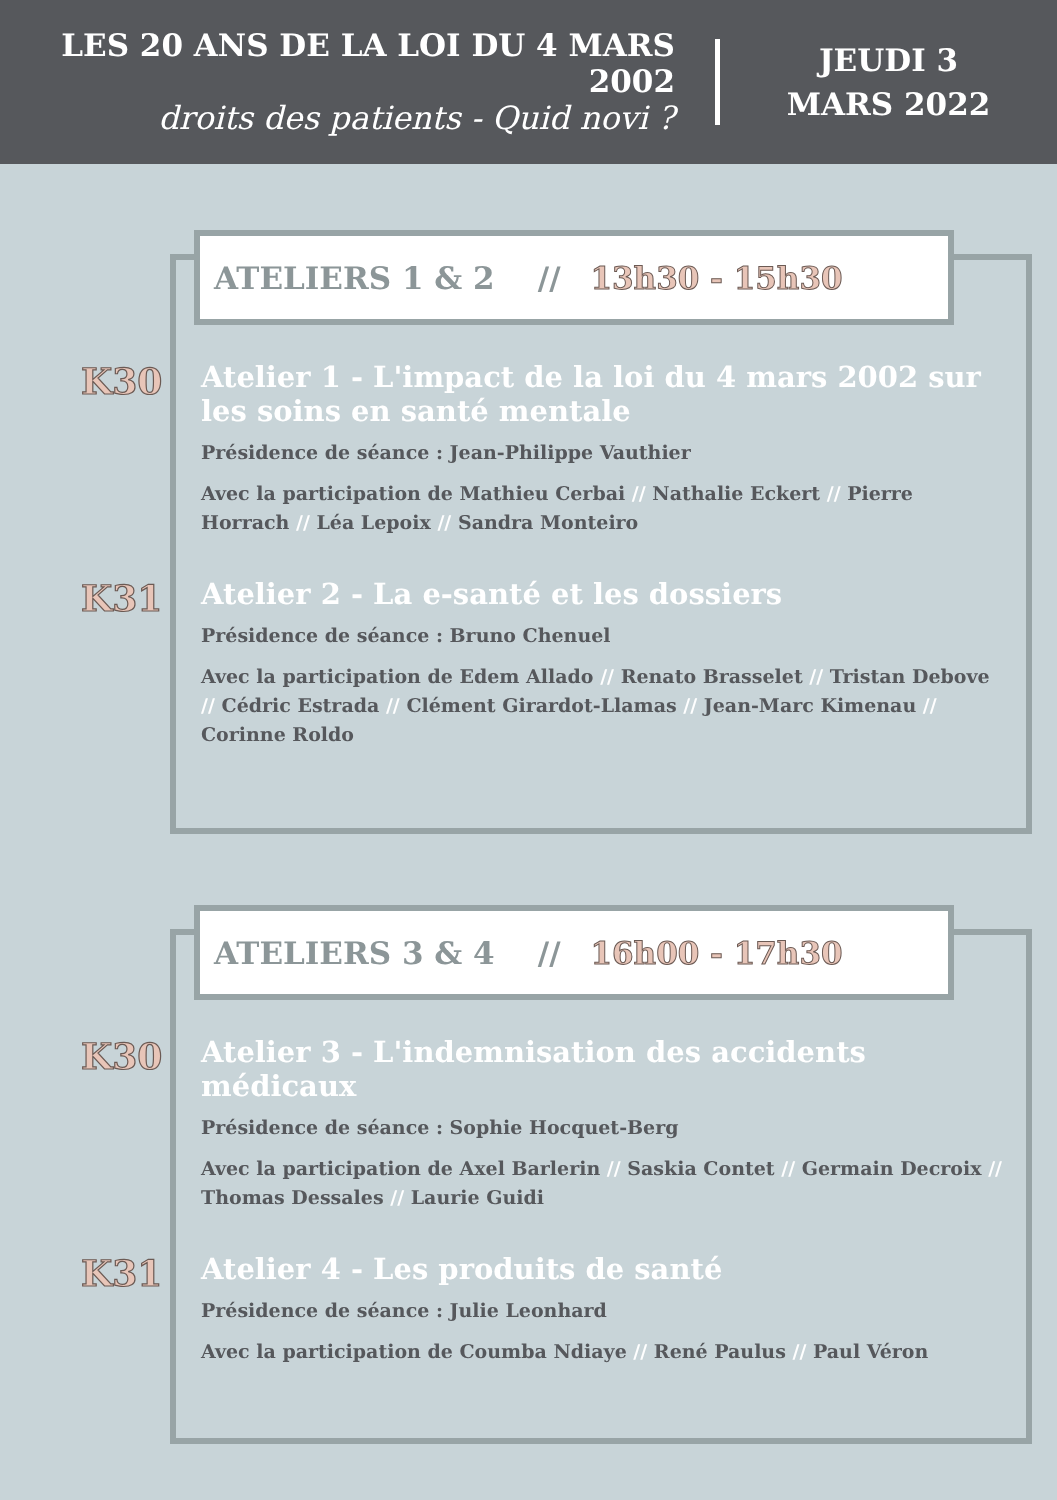LES 20 ANS DE LA LOI DU 4 MARS 2002
droits des patients - Quid novi ?
JEUDI 3
MARS 2022
ATELIERS 1 & 2 // 13h30 - 15h30
K30
Atelier 1 - L'impact de la loi du 4 mars 2002 sur les soins en santé mentale
Présidence de séance : Jean-Philippe Vauthier
Avec la participation de Mathieu Cerbai // Nathalie Eckert // Pierre Horrach // Léa Lepoix // Sandra Monteiro
K31
Atelier 2 - La e-santé et les dossiers
Présidence de séance : Bruno Chenuel
Avec la participation de Edem Allado // Renato Brasselet // Tristan Debove // Cédric Estrada // Clément Girardot-Llamas // Jean-Marc Kimenau // Corinne Roldo
ATELIERS 3 & 4 // 16h00 - 17h30
K30
Atelier 3 - L'indemnisation des accidents médicaux
Présidence de séance : Sophie Hocquet-Berg
Avec la participation de Axel Barlerin // Saskia Contet // Germain Decroix // Thomas Dessales // Laurie Guidi
K31
Atelier 4 - Les produits de santé
Présidence de séance : Julie Leonhard
Avec la participation de Coumba Ndiaye // René Paulus // Paul Véron